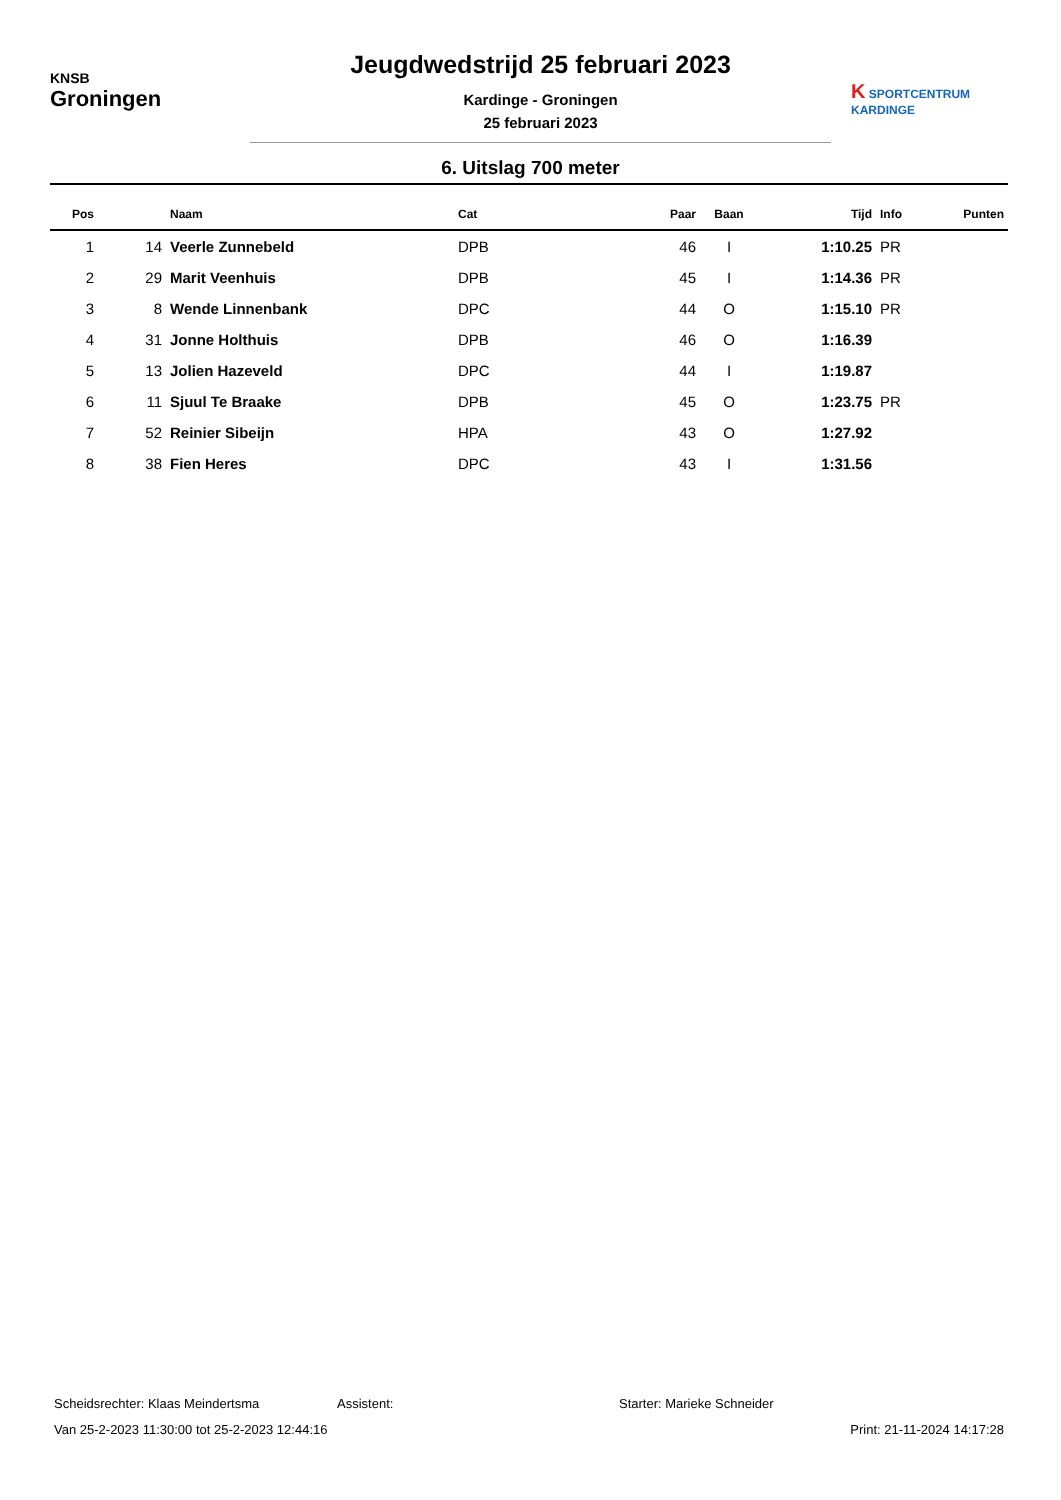KNSB
Groningen
Jeugdwedstrijd 25 februari 2023
Kardinge - Groningen
25 februari 2023
K SPORTCENTRUM
KARDINGE
6. Uitslag 700 meter
| Pos | | Naam | Cat | Paar | Baan | Tijd | Info | Punten |
| --- | --- | --- | --- | --- | --- | --- | --- | --- |
| 1 | 14 | Veerle Zunnebeld | DPB | 46 | I | 1:10.25 | PR | |
| 2 | 29 | Marit Veenhuis | DPB | 45 | I | 1:14.36 | PR | |
| 3 | 8 | Wende Linnenbank | DPC | 44 | O | 1:15.10 | PR | |
| 4 | 31 | Jonne Holthuis | DPB | 46 | O | 1:16.39 | | |
| 5 | 13 | Jolien Hazeveld | DPC | 44 | I | 1:19.87 | | |
| 6 | 11 | Sjuul Te Braake | DPB | 45 | O | 1:23.75 | PR | |
| 7 | 52 | Reinier Sibeijn | HPA | 43 | O | 1:27.92 | | |
| 8 | 38 | Fien Heres | DPC | 43 | I | 1:31.56 | | |
Scheidsrechter: Klaas Meindertsma Assistent: Starter: Marieke Schneider
Van 25-2-2023 11:30:00 tot 25-2-2023 12:44:16 Print: 21-11-2024 14:17:28